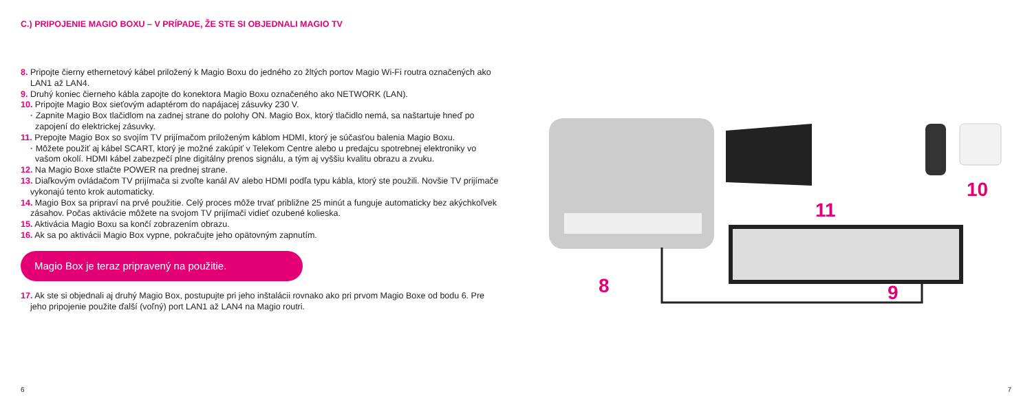C.) PRIPOJENIE MAGIO BOXU – V PRÍPADE, ŽE STE SI OBJEDNALI MAGIO TV
8. Pripojte čierny ethernetový kábel priložený k Magio Boxu do jedného zo žltých portov Magio Wi-Fi routra označených ako LAN1 až LAN4.
9. Druhý koniec čierneho kábla zapojte do konektora Magio Boxu označeného ako NETWORK (LAN).
10. Pripojte Magio Box sieťovým adaptérom do napájacej zásuvky 230 V.
· Zapnite Magio Box tlačidlom na zadnej strane do polohy ON. Magio Box, ktorý tlačidlo nemá, sa naštartuje hneď po zapojení do elektrickej zásuvky.
11. Prepojte Magio Box so svojím TV prijímačom priloženým káblom HDMI, ktorý je súčasťou balenia Magio Boxu.
· Môžete použiť aj kábel SCART, ktorý je možné zakúpiť v Telekom Centre alebo u predajcu spotrebnej elektroniky vo vašom okolí. HDMI kábel zabezpečí plne digitálny prenos signálu, a tým aj vyššiu kvalitu obrazu a zvuku.
12. Na Magio Boxe stlačte POWER na prednej strane.
13. Diaľkovým ovládačom TV prijímača si zvoľte kanál AV alebo HDMI podľa typu kábla, ktorý ste použili. Novšie TV prijímače vykonajú tento krok automaticky.
14. Magio Box sa pripraví na prvé použitie. Celý proces môže trvať približne 25 minút a funguje automaticky bez akýchkoľvek zásahov. Počas aktivácie môžete na svojom TV prijímači vidieť ozubené kolieska.
15. Aktivácia Magio Boxu sa končí zobrazením obrazu.
16. Ak sa po aktivácii Magio Box vypne, pokračujte jeho opätovným zapnutím.
Magio Box je teraz pripravený na použitie.
17. Ak ste si objednali aj druhý Magio Box, postupujte pri jeho inštalácii rovnako ako pri prvom Magio Boxe od bodu 6. Pre jeho pripojenie použite ďalší (voľný) port LAN1 až LAN4 na Magio routri.
8
9
10
11
6 7